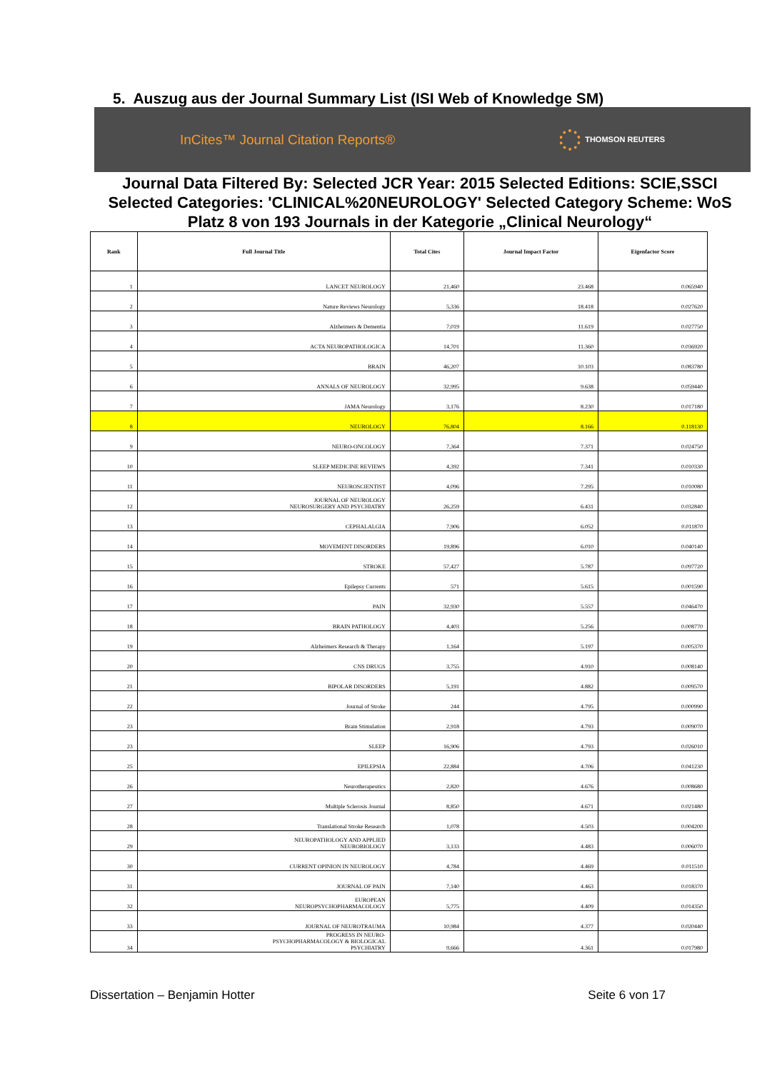5. Auszug aus der Journal Summary List (ISI Web of Knowledge SM)
InCites™ Journal Citation Reports®
THOMSON REUTERS
Journal Data Filtered By: Selected JCR Year: 2015 Selected Editions: SCIE,SSCI Selected Categories: 'CLINICAL%20NEUROLOGY' Selected Category Scheme: WoS
Platz 8 von 193 Journals in der Kategorie „Clinical Neurology“
| Rank | Full Journal Title | Total Cites | Journal Impact Factor | Eigenfactor Score |
| --- | --- | --- | --- | --- |
| 1 | LANCET NEUROLOGY | 21,460 | 23.468 | 0.065940 |
| 2 | Nature Reviews Neurology | 5,336 | 18.418 | 0.027620 |
| 3 | Alzheimers & Dementia | 7,019 | 11.619 | 0.027750 |
| 4 | ACTA NEUROPATHOLOGICA | 14,701 | 11.360 | 0.036920 |
| 5 | BRAIN | 46,207 | 10.103 | 0.083780 |
| 6 | ANNALS OF NEUROLOGY | 32,995 | 9.638 | 0.059440 |
| 7 | JAMA Neurology | 3,176 | 8.230 | 0.017180 |
| 8 | NEUROLOGY | 76,804 | 8.166 | 0.118130 |
| 9 | NEURO-ONCOLOGY | 7,364 | 7.371 | 0.024750 |
| 10 | SLEEP MEDICINE REVIEWS | 4,392 | 7.341 | 0.010330 |
| 11 | NEUROSCIENTIST | 4,096 | 7.295 | 0.010080 |
| 12 | JOURNAL OF NEUROLOGY NEUROSURGERY AND PSYCHIATRY | 26,259 | 6.431 | 0.032840 |
| 13 | CEPHALALGIA | 7,906 | 6.052 | 0.011870 |
| 14 | MOVEMENT DISORDERS | 19,896 | 6.010 | 0.040140 |
| 15 | STROKE | 57,427 | 5.787 | 0.097720 |
| 16 | Epilepsy Currents | 571 | 5.615 | 0.001590 |
| 17 | PAIN | 32,930 | 5.557 | 0.046470 |
| 18 | BRAIN PATHOLOGY | 4,403 | 5.256 | 0.008770 |
| 19 | Alzheimers Research & Therapy | 1,164 | 5.197 | 0.005370 |
| 20 | CNS DRUGS | 3,755 | 4.910 | 0.008140 |
| 21 | BIPOLAR DISORDERS | 5,191 | 4.882 | 0.009570 |
| 22 | Journal of Stroke | 244 | 4.795 | 0.000990 |
| 23 | Brain Stimulation | 2,918 | 4.793 | 0.009070 |
| 23 | SLEEP | 16,906 | 4.793 | 0.026010 |
| 25 | EPILEPSIA | 22,884 | 4.706 | 0.041230 |
| 26 | Neurotherapeutics | 2,820 | 4.676 | 0.008680 |
| 27 | Multiple Sclerosis Journal | 8,850 | 4.671 | 0.021480 |
| 28 | Translational Stroke Research | 1,078 | 4.503 | 0.004200 |
| 29 | NEUROPATHOLOGY AND APPLIED NEUROBIOLOGY | 3,133 | 4.483 | 0.006070 |
| 30 | CURRENT OPINION IN NEUROLOGY | 4,784 | 4.469 | 0.011510 |
| 31 | JOURNAL OF PAIN | 7,140 | 4.463 | 0.018370 |
| 32 | EUROPEAN NEUROPSYCHOPHARMACOLOGY | 5,775 | 4.409 | 0.014350 |
| 33 | JOURNAL OF NEUROTRAUMA | 10,984 | 4.377 | 0.020440 |
| 34 | PROGRESS IN NEURO- PSYCHOPHARMACOLOGY & BIOLOGICAL PSYCHIATRY | 9,666 | 4.361 | 0.017980 |
Dissertation – Benjamin Hotter Seite 6 von 17